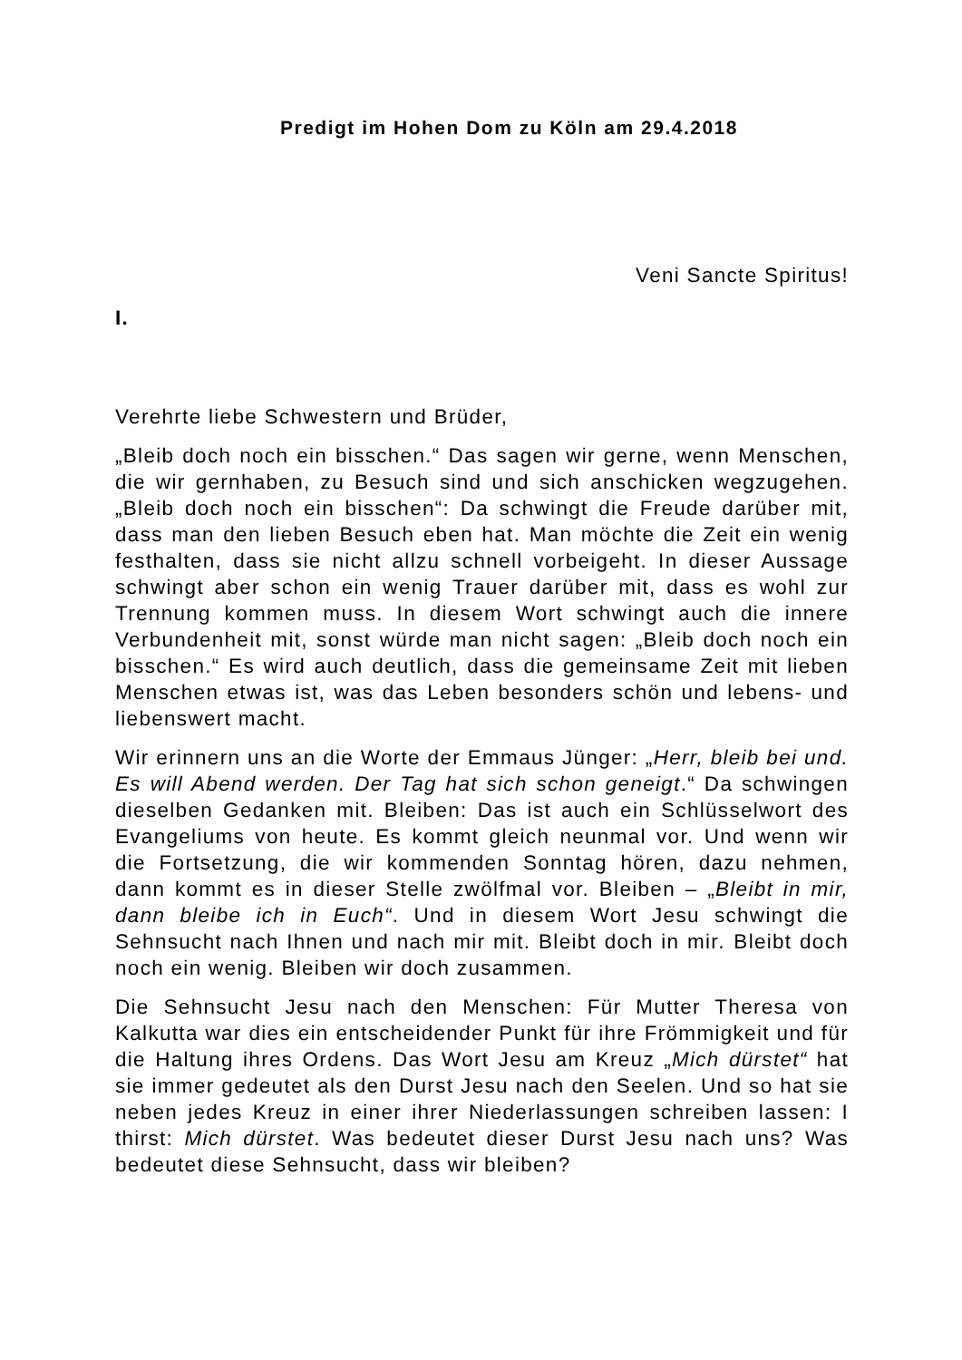Predigt im Hohen Dom zu Köln am 29.4.2018
Veni Sancte Spiritus!
I.
Verehrte liebe Schwestern und Brüder,
„Bleib doch noch ein bisschen.“ Das sagen wir gerne, wenn Menschen, die wir gernhaben, zu Besuch sind und sich anschi­cken wegzugehen. „Bleib doch noch ein bisschen“: Da schwingt die Freude darüber mit, dass man den lieben Besuch eben hat. Man möchte die Zeit ein wenig festhalten, dass sie nicht allzu schnell vorbeigeht. In dieser Aussage schwingt aber schon ein wenig Trauer darüber mit, dass es wohl zur Trennung kommen muss. In diesem Wort schwingt auch die innere Verbundenheit mit, sonst würde man nicht sagen: „Bleib doch noch ein biss­chen.“ Es wird auch deutlich, dass die gemeinsame Zeit mit lie­ben Menschen etwas ist, was das Leben besonders schön und lebens- und liebenswert macht.
Wir erinnern uns an die Worte der Emmaus Jünger: „Herr, bleib bei und. Es will Abend werden. Der Tag hat sich schon geneigt.“ Da schwingen dieselben Gedanken mit. Bleiben: Das ist auch ein Schlüsselwort des Evangeliums von heute. Es kommt gleich neunmal vor. Und wenn wir die Fortsetzung, die wir kommenden Sonntag hören, dazu nehmen, dann kommt es in dieser Stelle zwölfmal vor. Bleiben – „Bleibt in mir, dann bleibe ich in Euch“. Und in diesem Wort Jesu schwingt die Sehnsucht nach Ihnen und nach mir mit. Bleibt doch in mir. Bleibt doch noch ein wenig. Bleiben wir doch zusammen.
Die Sehnsucht Jesu nach den Menschen: Für Mutter Theresa von Kalkutta war dies ein entscheidender Punkt für ihre Fröm­migkeit und für die Haltung ihres Ordens. Das Wort Jesu am Kreuz „Mich dürstet“ hat sie immer gedeutet als den Durst Jesu nach den Seelen. Und so hat sie neben jedes Kreuz in einer ihrer Niederlassungen schreiben lassen: I thirst: Mich dürstet. Was bedeutet dieser Durst Jesu nach uns? Was bedeutet diese Sehnsucht, dass wir bleiben?